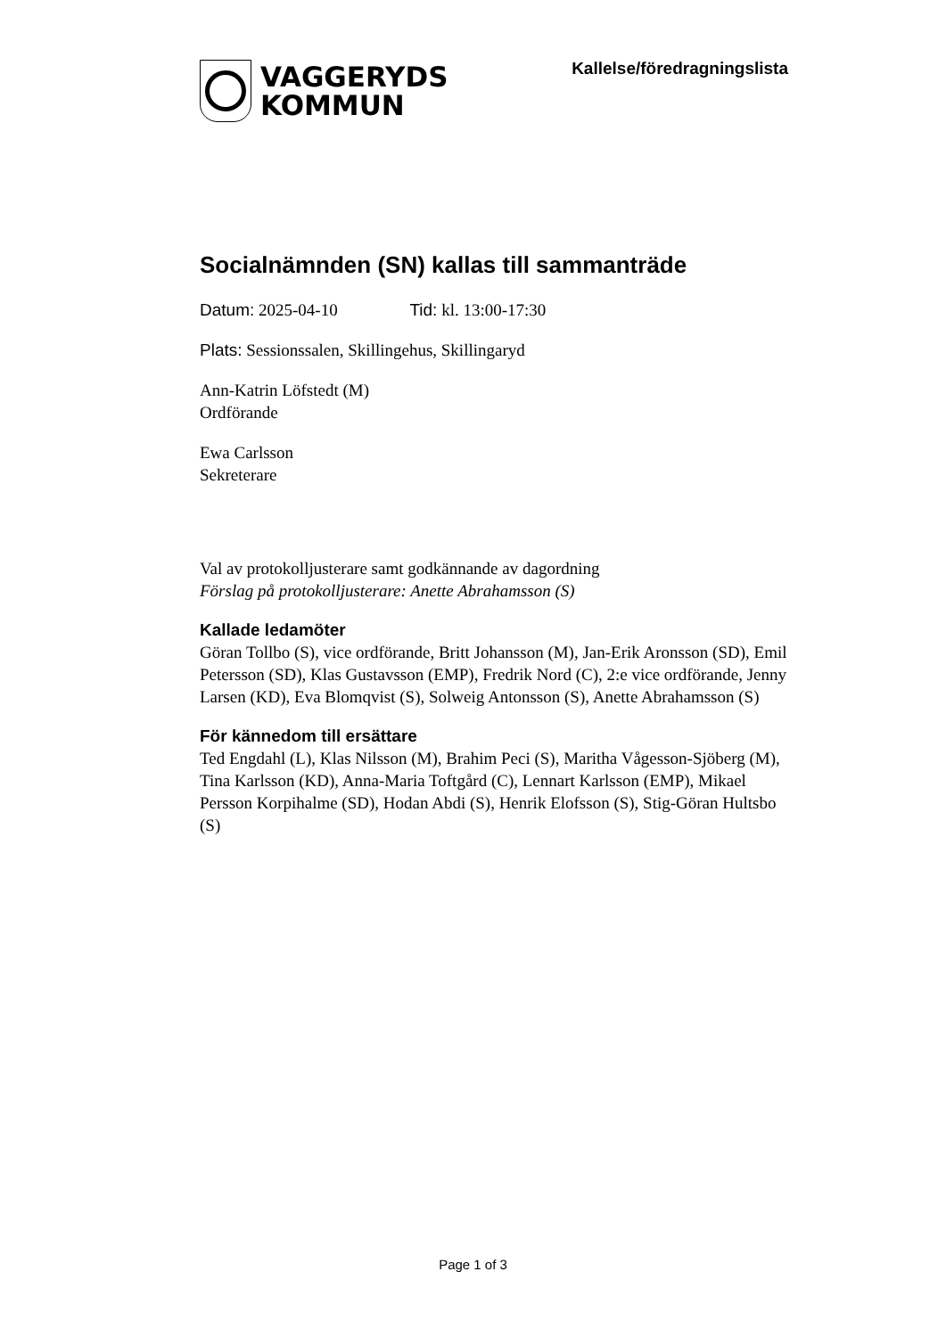VAGGERYDS
KOMMUN
Kallelse/föredragningslista
Socialnämnden (SN) kallas till sammanträde
Datum: 2025-04-10 Tid: kl. 13:00-17:30
Plats: Sessionssalen, Skillingehus, Skillingaryd
Ann-Katrin Löfstedt (M)
Ordförande
Ewa Carlsson
Sekreterare
Val av protokolljusterare samt godkännande av dagordning
Förslag på protokolljusterare: Anette Abrahamsson (S)
Kallade ledamöter
Göran Tollbo (S), vice ordförande, Britt Johansson (M), Jan-Erik Aronsson (SD), Emil Petersson (SD), Klas Gustavsson (EMP), Fredrik Nord (C), 2:e vice ordförande, Jenny Larsen (KD), Eva Blomqvist (S), Solweig Antonsson (S), Anette Abrahamsson (S)
För kännedom till ersättare
Ted Engdahl (L), Klas Nilsson (M), Brahim Peci (S), Maritha Vågesson-Sjöberg (M), Tina Karlsson (KD), Anna-Maria Toftgård (C), Lennart Karlsson (EMP), Mikael Persson Korpihalme (SD), Hodan Abdi (S), Henrik Elofsson (S), Stig-Göran Hultsbo (S)
Page 1 of 3